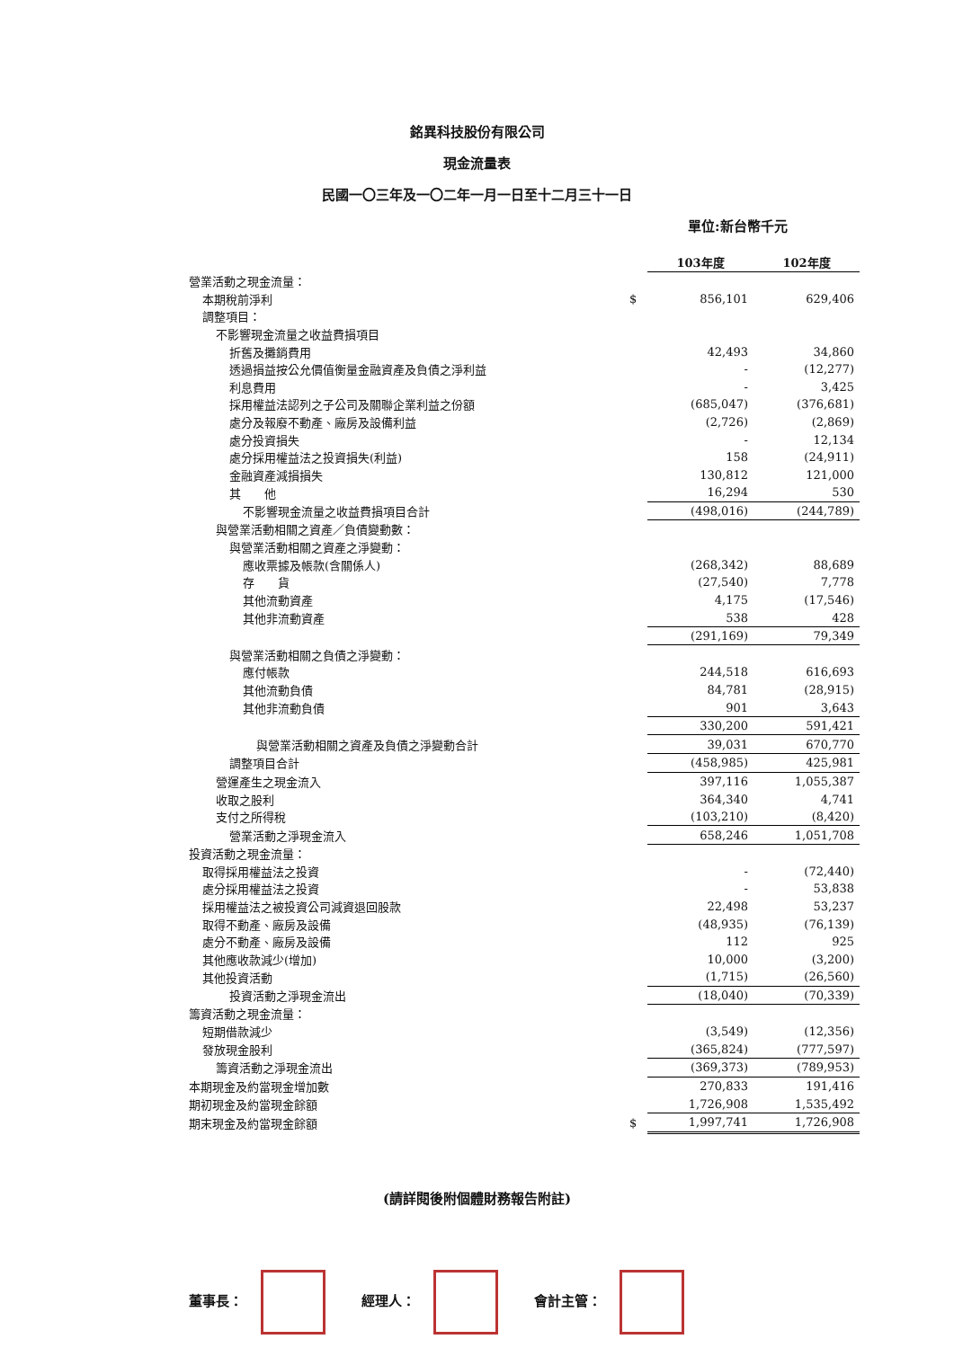銘異科技股份有限公司
現金流量表
民國一〇三年及一〇二年一月一日至十二月三十一日
單位:新台幣千元
| | | 103年度 | 102年度 |
| 營業活動之現金流量： | | | |
| 本期稅前淨利 | $ | 856,101 | 629,406 |
| 調整項目： | | | |
| 不影響現金流量之收益費損項目 | | | |
| 折舊及攤銷費用 | | 42,493 | 34,860 |
| 透過損益按公允價值衡量金融資產及負債之淨利益 | | - | (12,277) |
| 利息費用 | | - | 3,425 |
| 採用權益法認列之子公司及關聯企業利益之份額 | | (685,047) | (376,681) |
| 處分及報廢不動產、廠房及設備利益 | | (2,726) | (2,869) |
| 處分投資損失 | | - | 12,134 |
| 處分採用權益法之投資損失(利益) | | 158 | (24,911) |
| 金融資產減損損失 | | 130,812 | 121,000 |
| 其 他 | | 16,294 | 530 |
| 不影響現金流量之收益費損項目合計 | | (498,016) | (244,789) |
| 與營業活動相關之資產／負債變動數： | | | |
| 與營業活動相關之資產之淨變動： | | | |
| 應收票據及帳款(含關係人) | | (268,342) | 88,689 |
| 存 貨 | | (27,540) | 7,778 |
| 其他流動資產 | | 4,175 | (17,546) |
| 其他非流動資產 | | 538 | 428 |
| | | (291,169) | 79,349 |
| 與營業活動相關之負債之淨變動： | | | |
| 應付帳款 | | 244,518 | 616,693 |
| 其他流動負債 | | 84,781 | (28,915) |
| 其他非流動負債 | | 901 | 3,643 |
| | | 330,200 | 591,421 |
| 與營業活動相關之資產及負債之淨變動合計 | | 39,031 | 670,770 |
| 調整項目合計 | | (458,985) | 425,981 |
| 營運產生之現金流入 | | 397,116 | 1,055,387 |
| 收取之股利 | | 364,340 | 4,741 |
| 支付之所得稅 | | (103,210) | (8,420) |
| 營業活動之淨現金流入 | | 658,246 | 1,051,708 |
| 投資活動之現金流量： | | | |
| 取得採用權益法之投資 | | - | (72,440) |
| 處分採用權益法之投資 | | - | 53,838 |
| 採用權益法之被投資公司減資退回股款 | | 22,498 | 53,237 |
| 取得不動產、廠房及設備 | | (48,935) | (76,139) |
| 處分不動產、廠房及設備 | | 112 | 925 |
| 其他應收款減少(增加) | | 10,000 | (3,200) |
| 其他投資活動 | | (1,715) | (26,560) |
| 投資活動之淨現金流出 | | (18,040) | (70,339) |
| 籌資活動之現金流量： | | | |
| 短期借款減少 | | (3,549) | (12,356) |
| 發放現金股利 | | (365,824) | (777,597) |
| 籌資活動之淨現金流出 | | (369,373) | (789,953) |
| 本期現金及約當現金增加數 | | 270,833 | 191,416 |
| 期初現金及約當現金餘額 | | 1,726,908 | 1,535,492 |
| 期末現金及約當現金餘額 | $ | 1,997,741 | 1,726,908 |
(請詳閱後附個體財務報告附註)
董事長： 經理人： 會計主管：